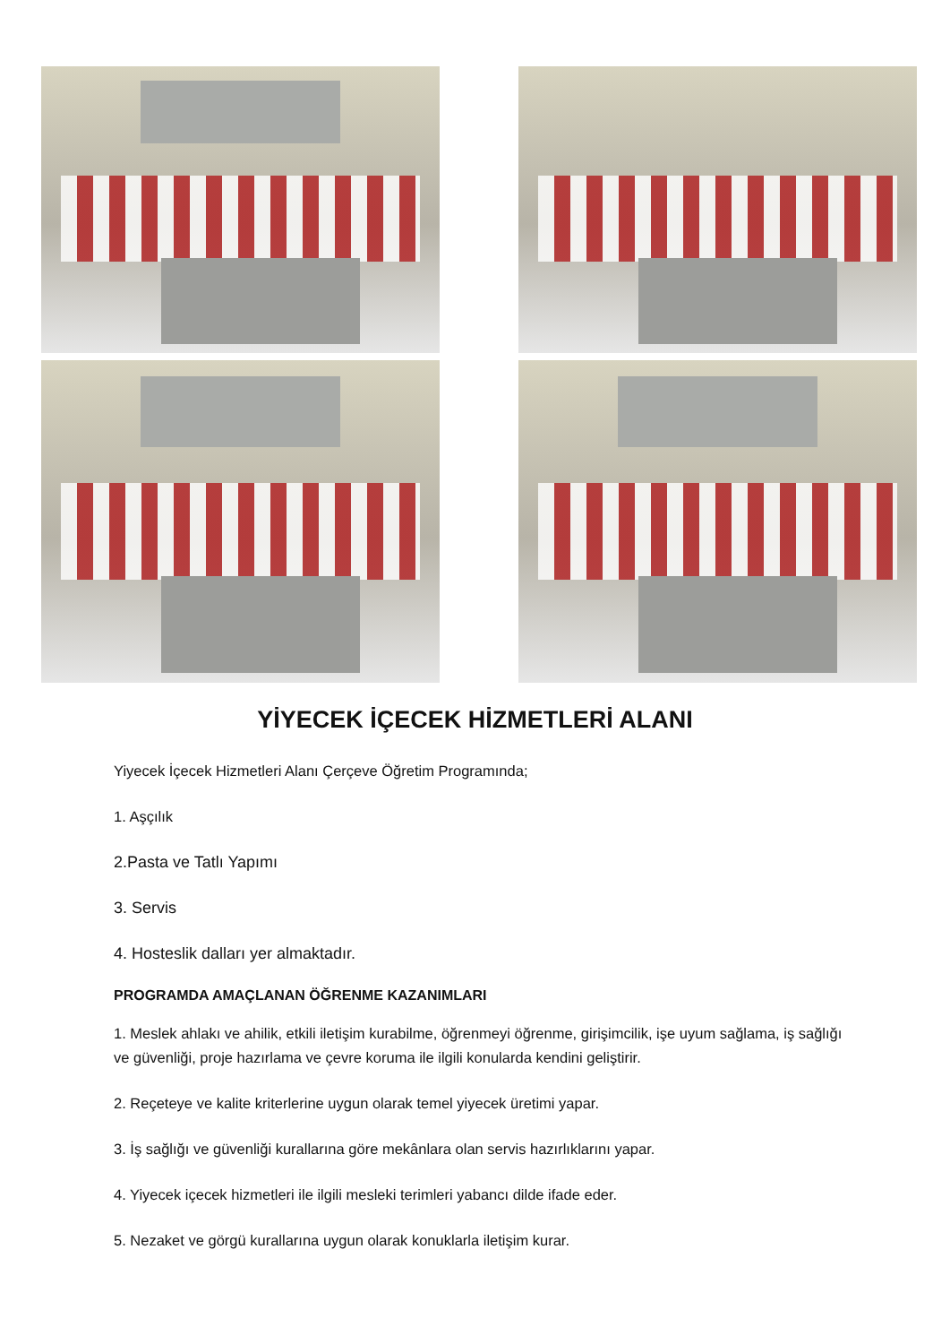YİYECEK İÇECEK HİZMETLERİ ALANI
Yiyecek İçecek Hizmetleri Alanı Çerçeve Öğretim Programında;
1. Aşçılık
2.Pasta ve Tatlı Yapımı
3. Servis
4. Hosteslik dalları yer almaktadır.
PROGRAMDA AMAÇLANAN ÖĞRENME KAZANIMLARI
1. Meslek ahlakı ve ahilik, etkili iletişim kurabilme, öğrenmeyi öğrenme, girişimcilik, işe uyum sağlama, iş sağlığı ve güvenliği, proje hazırlama ve çevre koruma ile ilgili konularda kendini geliştirir.
2. Reçeteye ve kalite kriterlerine uygun olarak temel yiyecek üretimi yapar.
3. İş sağlığı ve güvenliği kurallarına göre mekânlara olan servis hazırlıklarını yapar.
4. Yiyecek içecek hizmetleri ile ilgili mesleki terimleri yabancı dilde ifade eder.
5. Nezaket ve görgü kurallarına uygun olarak konuklarla iletişim kurar.